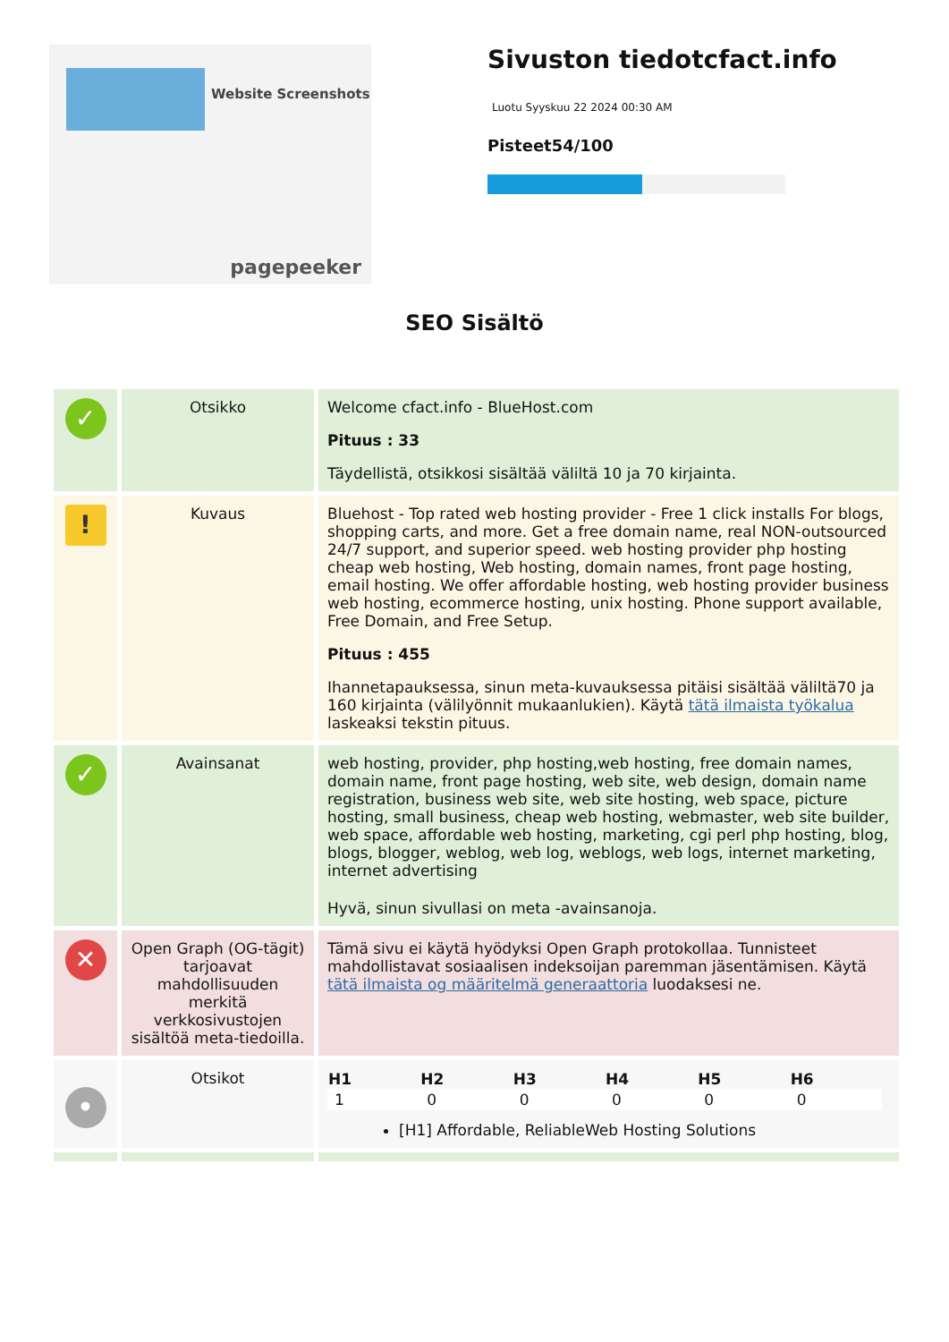Website Screenshots
pagepeeker
Sivuston tiedotcfact.info
Luotu Syyskuu 22 2024 00:30 AM
Pisteet54/100
SEO Sisältö
| ✓ | Otsikko | Welcome cfact.info - BlueHost.com Pituus : 33 Täydellistä, otsikkosi sisältää väliltä 10 ja 70 kirjainta. |
| ! | Kuvaus | Bluehost - Top rated web hosting provider - Free 1 click installs For blogs, shopping carts, and more. Get a free domain name, real NON-outsourced 24/7 support, and superior speed. web hosting provider php hosting cheap web hosting, Web hosting, domain names, front page hosting, email hosting. We offer affordable hosting, web hosting provider business web hosting, ecommerce hosting, unix hosting. Phone support available, Free Domain, and Free Setup. Pituus : 455 Ihannetapauksessa, sinun meta-kuvauksessa pitäisi sisältää väliltä70 ja 160 kirjainta (välilyönnit mukaanlukien). Käytä tätä ilmaista työkalua laskeaksi tekstin pituus. |
| ✓ | Avainsanat | web hosting, provider, php hosting,web hosting, free domain names, domain name, front page hosting, web site, web design, domain name registration, business web site, web site hosting, web space, picture hosting, small business, cheap web hosting, webmaster, web site builder, web space, affordable web hosting, marketing, cgi perl php hosting, blog, blogs, blogger, weblog, web log, weblogs, web logs, internet marketing, internet advertising Hyvä, sinun sivullasi on meta -avainsanoja. |
| ✕ | Open Graph (OG-tägit) tarjoavat mahdollisuuden merkitä verkkosivustojen sisältöä meta-tiedoilla. | Tämä sivu ei käytä hyödyksi Open Graph protokollaa. Tunnisteet mahdollistavat sosiaalisen indeksoijan paremman jäsentämisen. Käytä tätä ilmaista og määritelmä generaattoria luodaksesi ne. |
| • | Otsikot | / H1 / H2 / H3 / H4 / H5 / H6 / / --- / --- / --- / --- / --- / --- / / 1 / 0 / 0 / 0 / 0 / 0 / [H1] Affordable, ReliableWeb Hosting Solutions |